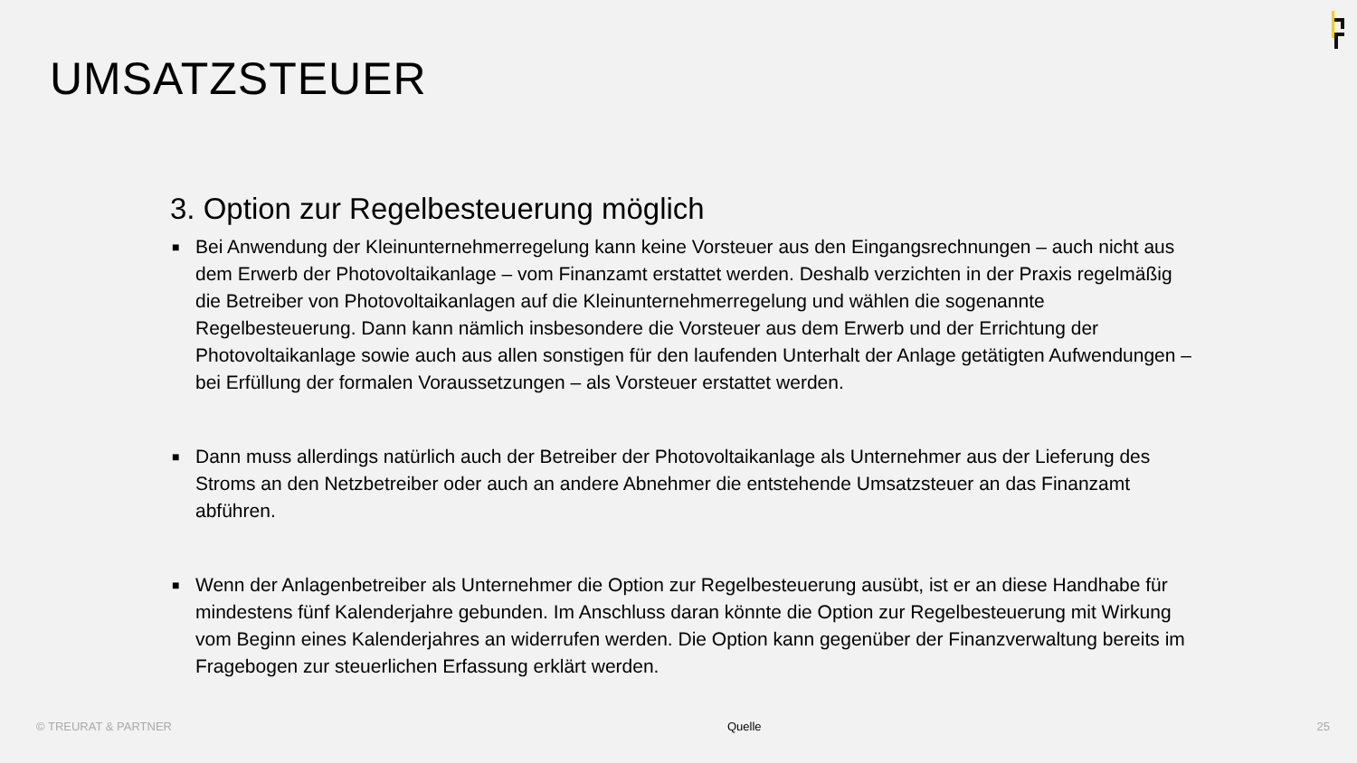UMSATZSTEUER
3. Option zur Regelbesteuerung möglich
■ Bei Anwendung der Kleinunternehmerregelung kann keine Vorsteuer aus den Eingangsrechnungen – auch nicht aus dem Erwerb der Photovoltaikanlage – vom Finanzamt erstattet werden. Deshalb verzichten in der Praxis regelmäßig die Betreiber von Photovoltaikanlagen auf die Kleinunternehmerregelung und wählen die sogenannte Regelbesteuerung. Dann kann nämlich insbesondere die Vorsteuer aus dem Erwerb und der Errichtung der Photovoltaikanlage sowie auch aus allen sonstigen für den laufenden Unterhalt der Anlage getätigten Aufwendungen – bei Erfüllung der formalen Voraussetzungen – als Vorsteuer erstattet werden.
■ Dann muss allerdings natürlich auch der Betreiber der Photovoltaikanlage als Unternehmer aus der Lieferung des Stroms an den Netzbetreiber oder auch an andere Abnehmer die entstehende Umsatzsteuer an das Finanzamt abführen.
■ Wenn der Anlagenbetreiber als Unternehmer die Option zur Regelbesteuerung ausübt, ist er an diese Handhabe für mindestens fünf Kalenderjahre gebunden. Im Anschluss daran könnte die Option zur Regelbesteuerung mit Wirkung vom Beginn eines Kalenderjahres an widerrufen werden. Die Option kann gegenüber der Finanzverwaltung bereits im Fragebogen zur steuerlichen Erfassung erklärt werden.
© TREURAT & PARTNER Quelle 25